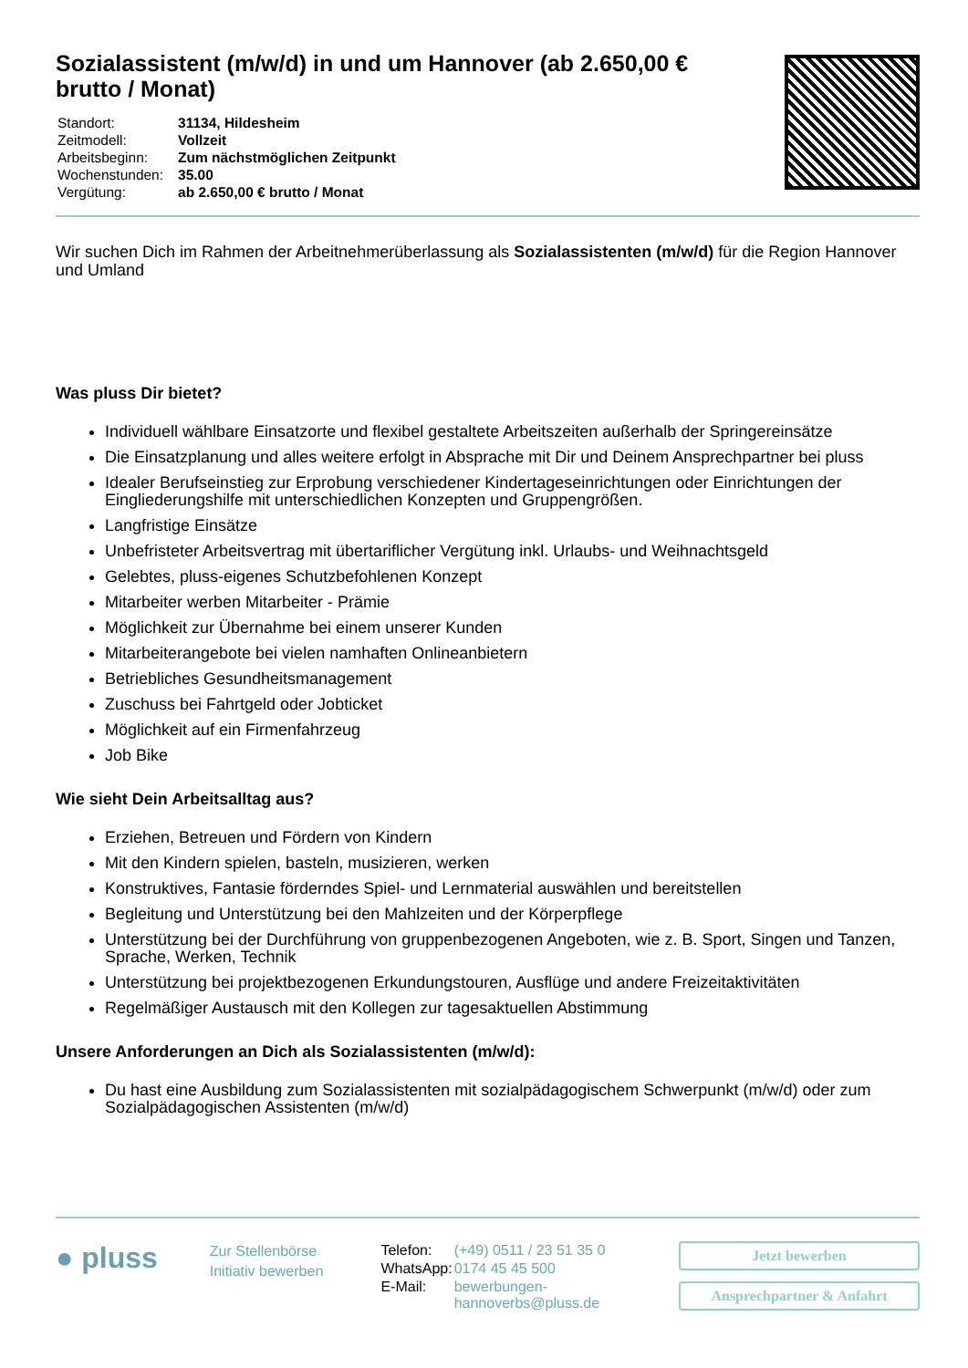Sozialassistent (m/w/d) in und um Hannover (ab 2.650,00 € brutto / Monat)
| Standort: | 31134, Hildesheim |
| Zeitmodell: | Vollzeit |
| Arbeitsbeginn: | Zum nächstmöglichen Zeitpunkt |
| Wochenstunden: | 35.00 |
| Vergütung: | ab 2.650,00 € brutto / Monat |
Wir suchen Dich im Rahmen der Arbeitnehmerüberlassung als Sozialassistenten (m/w/d) für die Region Hannover und Umland
Was pluss Dir bietet?
Individuell wählbare Einsatzorte und flexibel gestaltete Arbeitszeiten außerhalb der Springereinsätze
Die Einsatzplanung und alles weitere erfolgt in Absprache mit Dir und Deinem Ansprechpartner bei pluss
Idealer Berufseinstieg zur Erprobung verschiedener Kindertageseinrichtungen oder Einrichtungen der Eingliederungshilfe mit unterschiedlichen Konzepten und Gruppengrößen.
Langfristige Einsätze
Unbefristeter Arbeitsvertrag mit übertariflicher Vergütung inkl. Urlaubs- und Weihnachtsgeld
Gelebtes, pluss-eigenes Schutzbefohlenen Konzept
Mitarbeiter werben Mitarbeiter - Prämie
Möglichkeit zur Übernahme bei einem unserer Kunden
Mitarbeiterangebote bei vielen namhaften Onlineanbietern
Betriebliches Gesundheitsmanagement
Zuschuss bei Fahrtgeld oder Jobticket
Möglichkeit auf ein Firmenfahrzeug
Job Bike
Wie sieht Dein Arbeitsalltag aus?
Erziehen, Betreuen und Fördern von Kindern
Mit den Kindern spielen, basteln, musizieren, werken
Konstruktives, Fantasie förderndes Spiel- und Lernmaterial auswählen und bereitstellen
Begleitung und Unterstützung bei den Mahlzeiten und der Körperpflege
Unterstützung bei der Durchführung von gruppenbezogenen Angeboten, wie z. B. Sport, Singen und Tanzen, Sprache, Werken, Technik
Unterstützung bei projektbezogenen Erkundungstouren, Ausflüge und andere Freizeitaktivitäten
Regelmäßiger Austausch mit den Kollegen zur tagesaktuellen Abstimmung
Unsere Anforderungen an Dich als Sozialassistenten (m/w/d):
Du hast eine Ausbildung zum Sozialassistenten mit sozialpädagogischem Schwerpunkt (m/w/d) oder zum Sozialpädagogischen Assistenten (m/w/d)
● pluss
Zur Stellenbörse
Initiativ bewerben
| Telefon: | (+49) 0511 / 23 51 35 0 |
| WhatsApp: | 0174 45 45 500 |
| E-Mail: | bewerbungen-hannoverbs@pluss.de |
Jetzt bewerben
Ansprechpartner & Anfahrt